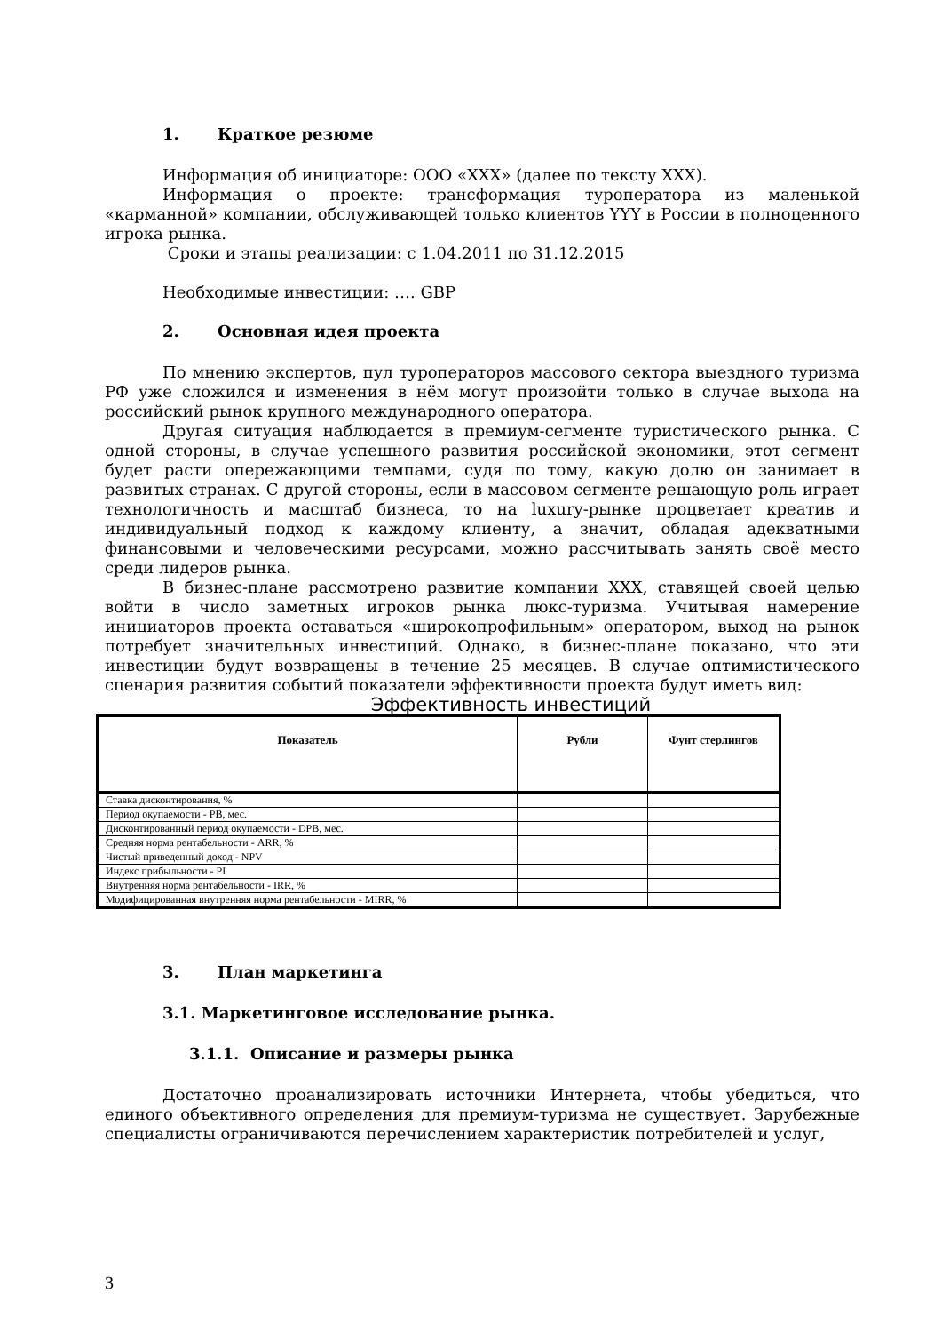1. Краткое резюме
Информация об инициаторе: ООО «ХХХ» (далее по тексту ХХХ).
Информация о проекте: трансформация туроператора из маленькой «карманной» компании, обслуживающей только клиентов YYY в России в полноценного игрока рынка.
Сроки и этапы реализации: с 1.04.2011 по 31.12.2015
Необходимые инвестиции: …. GBP
2. Основная идея проекта
По мнению экспертов, пул туроператоров массового сектора выездного туризма РФ уже сложился и изменения в нём могут произойти только в случае выхода на российский рынок крупного международного оператора.
Другая ситуация наблюдается в премиум-сегменте туристического рынка. С одной стороны, в случае успешного развития российской экономики, этот сегмент будет расти опережающими темпами, судя по тому, какую долю он занимает в развитых странах. С другой стороны, если в массовом сегменте решающую роль играет технологичность и масштаб бизнеса, то на luxury-рынке процветает креатив и индивидуальный подход к каждому клиенту, а значит, обладая адекватными финансовыми и человеческими ресурсами, можно рассчитывать занять своё место среди лидеров рынка.
В бизнес-плане рассмотрено развитие компании ХХХ, ставящей своей целью войти в число заметных игроков рынка люкс-туризма. Учитывая намерение инициаторов проекта оставаться «широкопрофильным» оператором, выход на рынок потребует значительных инвестиций. Однако, в бизнес-плане показано, что эти инвестиции будут возвращены в течение 25 месяцев. В случае оптимистического сценария развития событий показатели эффективности проекта будут иметь вид:
Эффективность инвестиций
| Показатель | Рубли | Фунт стерлингов |
| --- | --- | --- |
| Ставка дисконтирования, % | | |
| Период окупаемости - PB, мес. | | |
| Дисконтированный период окупаемости - DPB, мес. | | |
| Средняя норма рентабельности - ARR, % | | |
| Чистый приведенный доход - NPV | | |
| Индекс прибыльности - PI | | |
| Внутренняя норма рентабельности - IRR, % | | |
| Модифицированная внутренняя норма рентабельности - MIRR, % | | |
3. План маркетинга
3.1. Маркетинговое исследование рынка.
3.1.1. Описание и размеры рынка
Достаточно проанализировать источники Интернета, чтобы убедиться, что единого объективного определения для премиум-туризма не существует. Зарубежные специалисты ограничиваются перечислением характеристик потребителей и услуг,
3